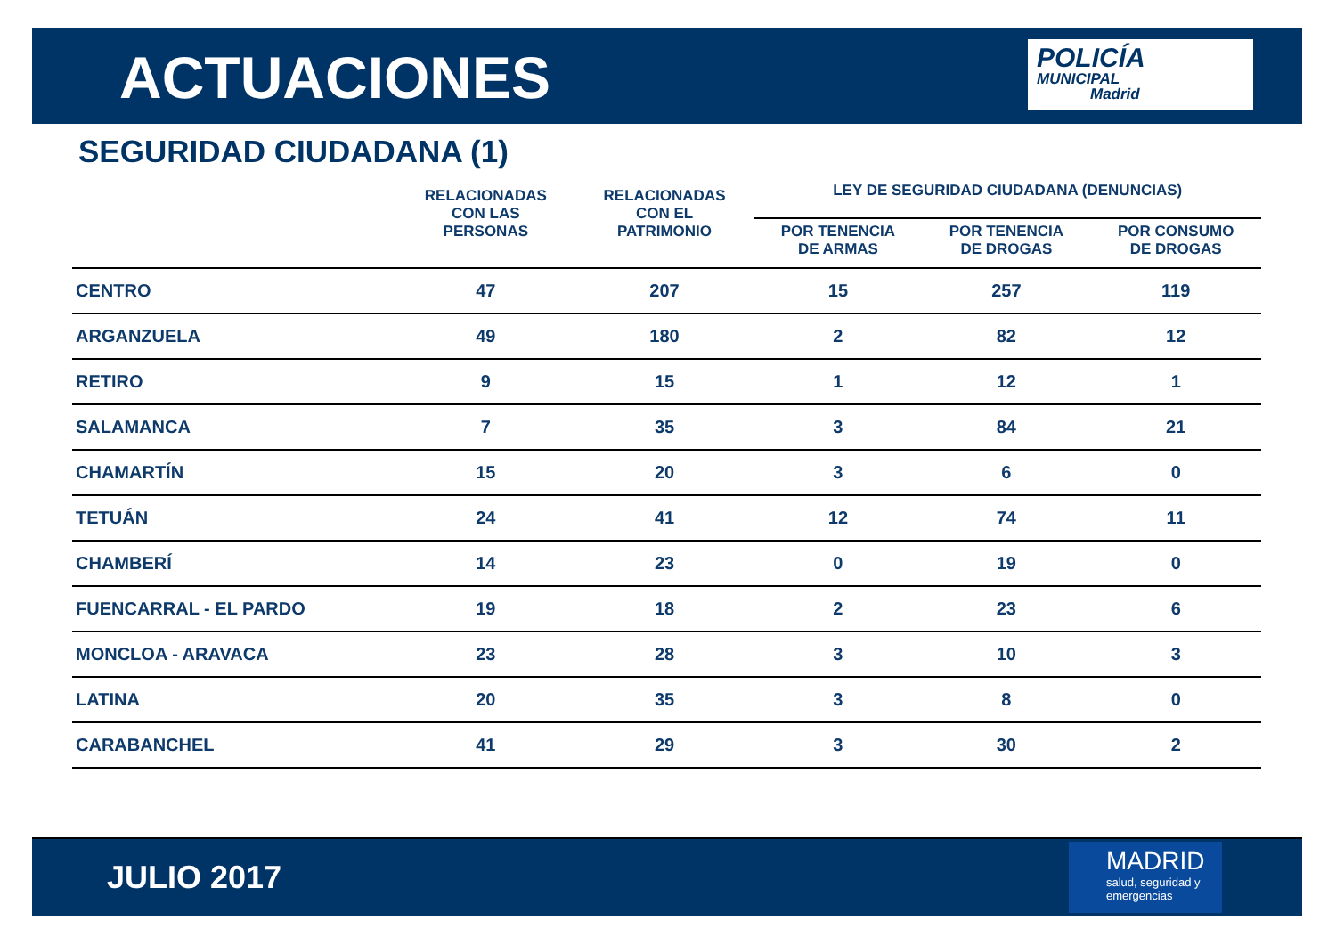ACTUACIONES
POLICÍA
MUNICIPAL
Madrid
SEGURIDAD CIUDADANA (1)
| | RELACIONADAS CON LAS PERSONAS | RELACIONADAS CON EL PATRIMONIO | LEY DE SEGURIDAD CIUDADANA (DENUNCIAS) | | |
| --- | --- | --- | --- | --- | --- |
| | | | POR TENENCIA DE ARMAS | POR TENENCIA DE DROGAS | POR CONSUMO DE DROGAS |
| CENTRO | 47 | 207 | 15 | 257 | 119 |
| ARGANZUELA | 49 | 180 | 2 | 82 | 12 |
| RETIRO | 9 | 15 | 1 | 12 | 1 |
| SALAMANCA | 7 | 35 | 3 | 84 | 21 |
| CHAMARTÍN | 15 | 20 | 3 | 6 | 0 |
| TETUÁN | 24 | 41 | 12 | 74 | 11 |
| CHAMBERÍ | 14 | 23 | 0 | 19 | 0 |
| FUENCARRAL - EL PARDO | 19 | 18 | 2 | 23 | 6 |
| MONCLOA - ARAVACA | 23 | 28 | 3 | 10 | 3 |
| LATINA | 20 | 35 | 3 | 8 | 0 |
| CARABANCHEL | 41 | 29 | 3 | 30 | 2 |
JULIO 2017
MADRID
salud, seguridad y emergencias